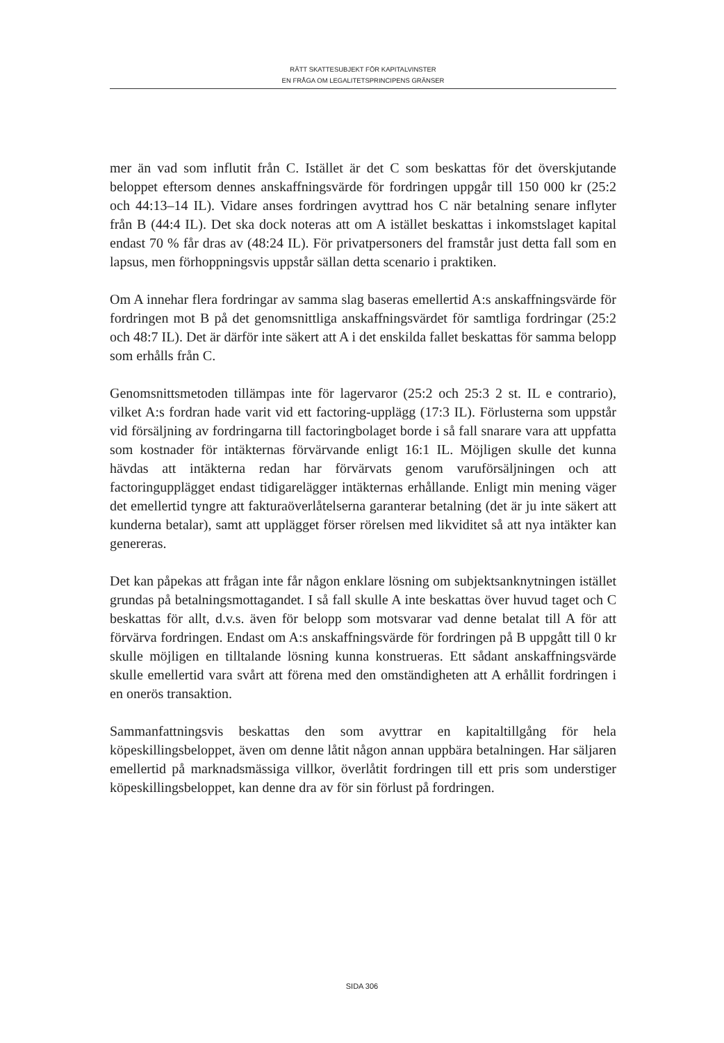RÄTT SKATTESUBJEKT FÖR KAPITALVINSTER
EN FRÅGA OM LEGALITETSPRINCIPENS GRÄNSER
mer än vad som influtit från C. Istället är det C som beskattas för det överskjutande beloppet eftersom dennes anskaffningsvärde för fordringen uppgår till 150 000 kr (25:2 och 44:13–14 IL). Vidare anses fordringen avyttrad hos C när betalning senare inflyter från B (44:4 IL). Det ska dock noteras att om A istället beskattas i inkomstslaget kapital endast 70 % får dras av (48:24 IL). För privatpersoners del framstår just detta fall som en lapsus, men förhoppningsvis uppstår sällan detta scenario i praktiken.
Om A innehar flera fordringar av samma slag baseras emellertid A:s anskaffningsvärde för fordringen mot B på det genomsnittliga anskaffningsvärdet för samtliga fordringar (25:2 och 48:7 IL). Det är därför inte säkert att A i det enskilda fallet beskattas för samma belopp som erhålls från C.
Genomsnittsmetoden tillämpas inte för lagervaror (25:2 och 25:3 2 st. IL e contrario), vilket A:s fordran hade varit vid ett factoring-upplägg (17:3 IL). Förlusterna som uppstår vid försäljning av fordringarna till factoringbolaget borde i så fall snarare vara att uppfatta som kostnader för intäkternas förvärvande enligt 16:1 IL. Möjligen skulle det kunna hävdas att intäkterna redan har förvärvats genom varuförsäljningen och att factoringupplägget endast tidigarelägger intäkternas erhållande. Enligt min mening väger det emellertid tyngre att fakturaöverlåtelserna garanterar betalning (det är ju inte säkert att kunderna betalar), samt att upplägget förser rörelsen med likviditet så att nya intäkter kan genereras.
Det kan påpekas att frågan inte får någon enklare lösning om subjektsanknytningen istället grundas på betalningsmottagandet. I så fall skulle A inte beskattas över huvud taget och C beskattas för allt, d.v.s. även för belopp som motsvarar vad denne betalat till A för att förvärva fordringen. Endast om A:s anskaffningsvärde för fordringen på B uppgått till 0 kr skulle möjligen en tilltalande lösning kunna konstrueras. Ett sådant anskaffningsvärde skulle emellertid vara svårt att förena med den omständigheten att A erhållit fordringen i en onerös transaktion.
Sammanfattningsvis beskattas den som avyttrar en kapitaltillgång för hela köpeskillingsbeloppet, även om denne låtit någon annan uppbära betalningen. Har säljaren emellertid på marknadsmässiga villkor, överlåtit fordringen till ett pris som understiger köpeskillingsbeloppet, kan denne dra av för sin förlust på fordringen.
SIDA 306